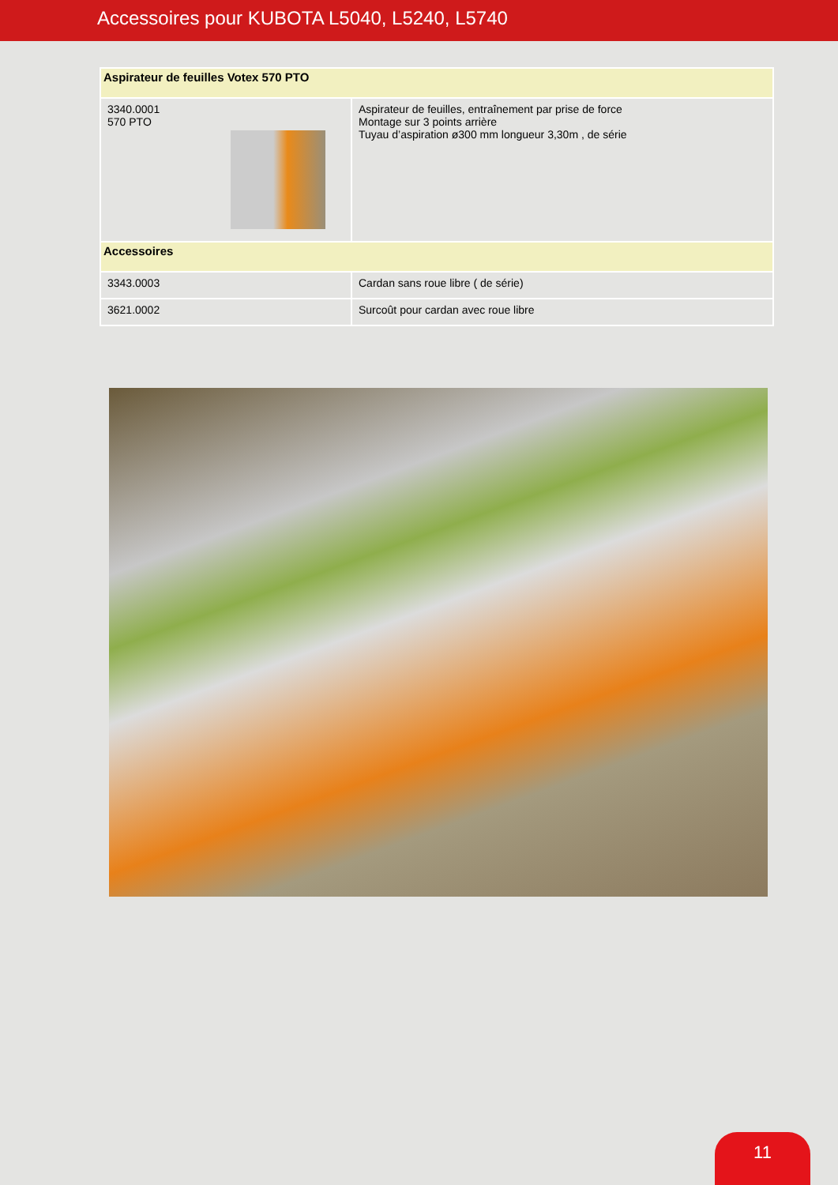Accessoires pour KUBOTA L5040, L5240, L5740
| Aspirateur de feuilles Votex 570 PTO | |
| --- | --- |
| 3340.0001 570 PTO | Aspirateur de feuilles, entraînement par prise de force Montage sur 3 points arrière Tuyau d’aspiration ø300 mm longueur 3,30m , de série |
| Accessoires | |
| 3343.0003 | Cardan sans roue libre ( de série) |
| 3621.0002 | Surcoût pour cardan avec roue libre |
11